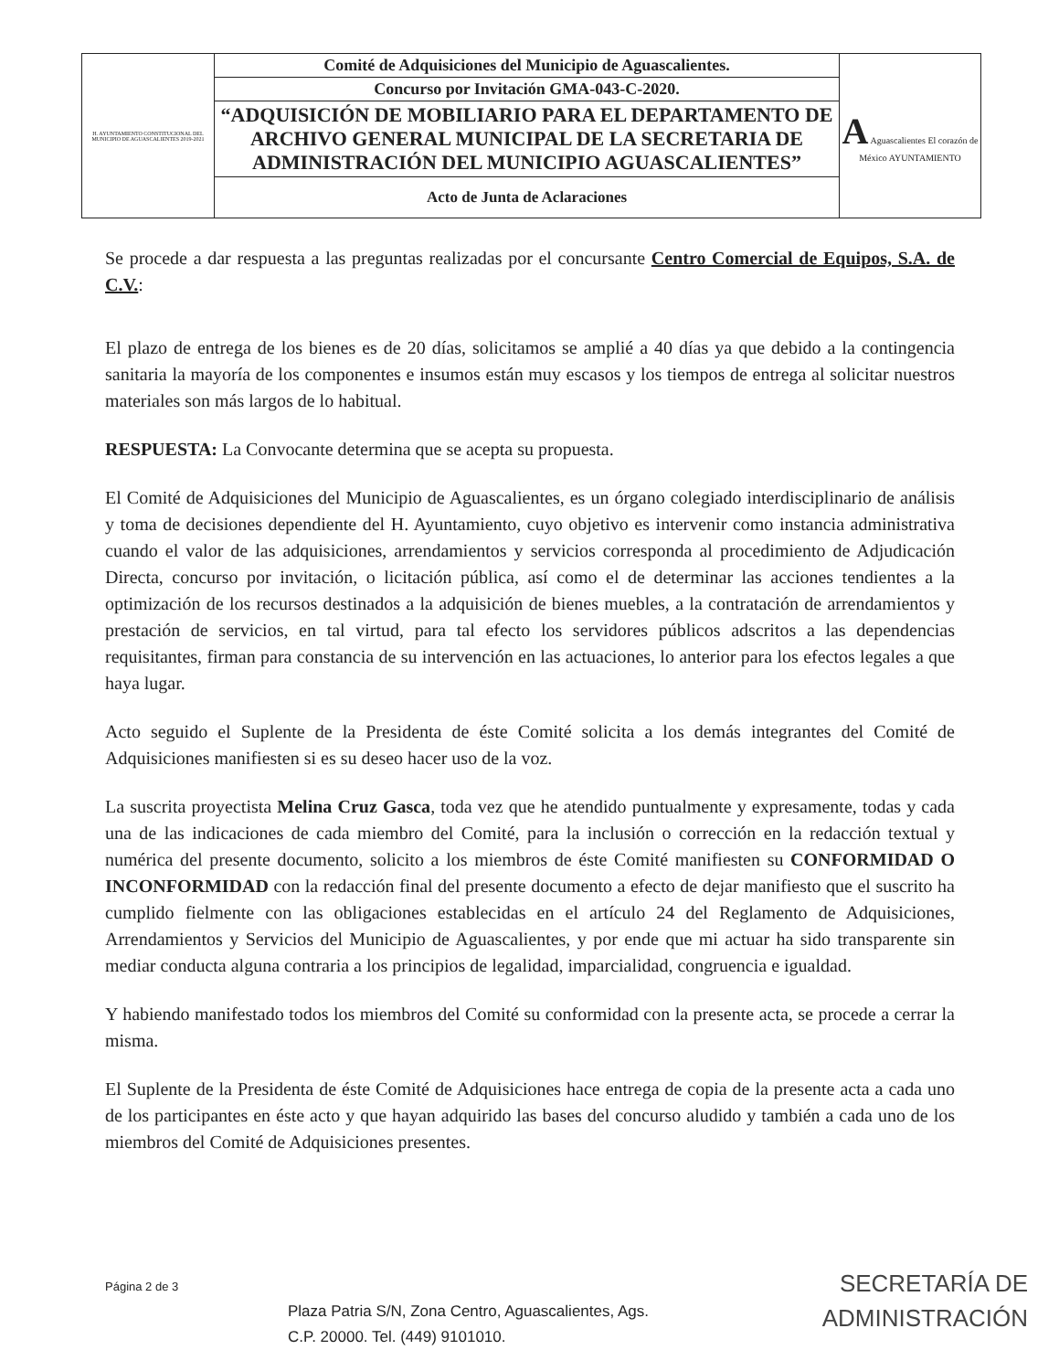| H. AYUNTAMIENTO CONSTITUCIONAL DEL MUNICIPIO DE AGUASCALIENTES 2019-2021 | Comité de Adquisiciones del Municipio de Aguascalientes. | A Aguascalientes El corazón de México AYUNTAMIENTO |
| | Concurso por Invitación GMA-043-C-2020. | |
| | “ADQUISICIÓN DE MOBILIARIO PARA EL DEPARTAMENTO DE ARCHIVO GENERAL MUNICIPAL DE LA SECRETARIA DE ADMINISTRACIÓN DEL MUNICIPIO AGUASCALIENTES” | |
| | Acto de Junta de Aclaraciones | |
Se procede a dar respuesta a las preguntas realizadas por el concursante Centro Comercial de Equipos, S.A. de C.V.:
El plazo de entrega de los bienes es de 20 días, solicitamos se amplié a 40 días ya que debido a la contingencia sanitaria la mayoría de los componentes e insumos están muy escasos y los tiempos de entrega al solicitar nuestros materiales son más largos de lo habitual.
RESPUESTA: La Convocante determina que se acepta su propuesta.
El Comité de Adquisiciones del Municipio de Aguascalientes, es un órgano colegiado interdisciplinario de análisis y toma de decisiones dependiente del H. Ayuntamiento, cuyo objetivo es intervenir como instancia administrativa cuando el valor de las adquisiciones, arrendamientos y servicios corresponda al procedimiento de Adjudicación Directa, concurso por invitación, o licitación pública, así como el de determinar las acciones tendientes a la optimización de los recursos destinados a la adquisición de bienes muebles, a la contratación de arrendamientos y prestación de servicios, en tal virtud, para tal efecto los servidores públicos adscritos a las dependencias requisitantes, firman para constancia de su intervención en las actuaciones, lo anterior para los efectos legales a que haya lugar.
Acto seguido el Suplente de la Presidenta de éste Comité solicita a los demás integrantes del Comité de Adquisiciones manifiesten si es su deseo hacer uso de la voz.
La suscrita proyectista Melina Cruz Gasca, toda vez que he atendido puntualmente y expresamente, todas y cada una de las indicaciones de cada miembro del Comité, para la inclusión o corrección en la redacción textual y numérica del presente documento, solicito a los miembros de éste Comité manifiesten su CONFORMIDAD O INCONFORMIDAD con la redacción final del presente documento a efecto de dejar manifiesto que el suscrito ha cumplido fielmente con las obligaciones establecidas en el artículo 24 del Reglamento de Adquisiciones, Arrendamientos y Servicios del Municipio de Aguascalientes, y por ende que mi actuar ha sido transparente sin mediar conducta alguna contraria a los principios de legalidad, imparcialidad, congruencia e igualdad.
Y habiendo manifestado todos los miembros del Comité su conformidad con la presente acta, se procede a cerrar la misma.
El Suplente de la Presidenta de éste Comité de Adquisiciones hace entrega de copia de la presente acta a cada uno de los participantes en éste acto y que hayan adquirido las bases del concurso aludido y también a cada uno de los miembros del Comité de Adquisiciones presentes.
Página 2 de 3
SECRETARÍA DE
ADMINISTRACIÓN
Plaza Patria S/N, Zona Centro, Aguascalientes, Ags.
C.P. 20000. Tel. (449) 9101010.